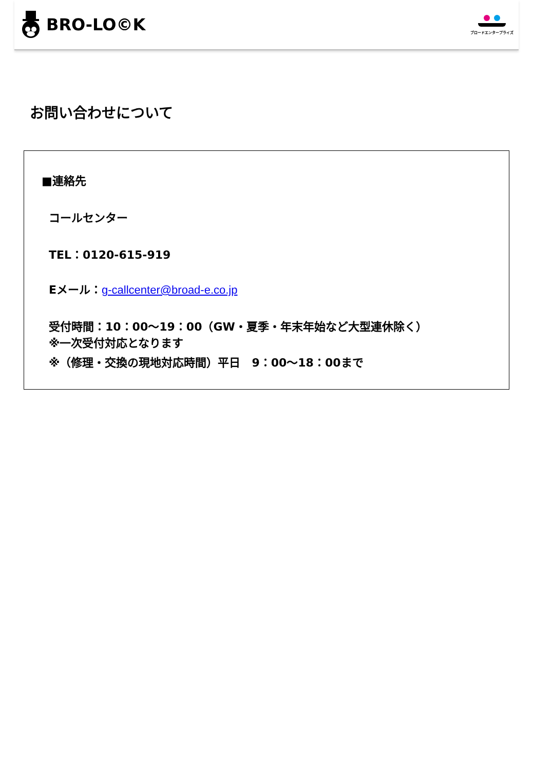BRO-LO©K
ブロードエンタープライズ
お問い合わせについて
■連絡先
コールセンター
TEL：0120-615-919
Eメール：g-callcenter@broad-e.co.jp
受付時間：10：00～19：00（GW・夏季・年末年始など大型連休除く）
※一次受付対応となります
※（修理・交換の現地対応時間）平日　9：00～18：00まで